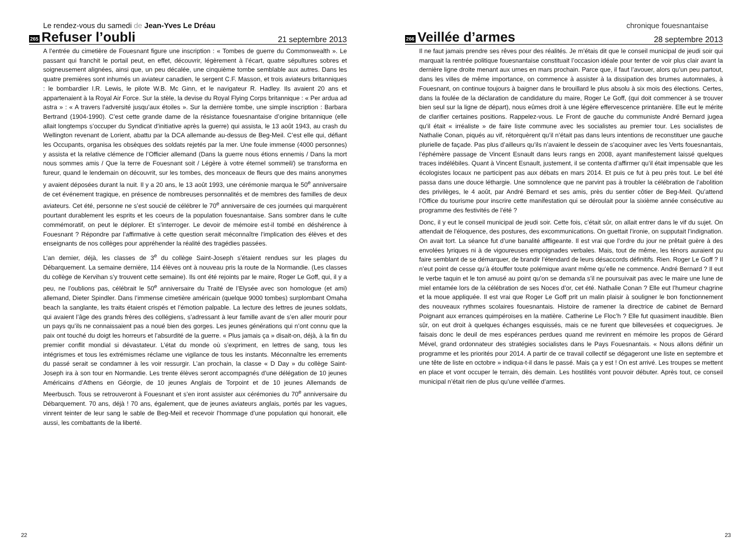Le rendez-vous du samedi de Jean-Yves Le Dréau
265
Refuser l’oubli
21 septembre 2013
A l’entrée du cimetière de Fouesnant figure une inscription : « Tombes de guerre du Commonwealth ». Le passant qui franchit le portail peut, en effet, découvrir, légèrement à l’écart, quatre sépultures sobres et soigneusement alignées, ainsi que, un peu décalée, une cinquième tombe semblable aux autres. Dans les quatre premières sont inhumés un aviateur canadien, le sergent C.F. Masson, et trois aviateurs britanniques : le bombardier I.R. Lewis, le pilote W.B. Mc Ginn, et le navigateur R. Hadley. Ils avaient 20 ans et appartenaient à la Royal Air Force. Sur la stèle, la devise du Royal Flying Corps britannique : « Per ardua ad astra » : « A travers l’adversité jusqu’aux étoiles ». Sur la dernière tombe, une simple inscription : Barbara Bertrand (1904-1990). C’est cette grande dame de la résistance fouesnantaise d’origine britannique (elle allait longtemps s’occuper du Syndicat d’initiative après la guerre) qui assista, le 13 août 1943, au crash du Wellington revenant de Lorient, abattu par la DCA allemande au-dessus de Beg-Meil. C’est elle qui, défiant les Occupants, organisa les obsèques des soldats rejetés par la mer. Une foule immense (4000 personnes) y assista et la relative clémence de l’Officier allemand (Dans la guerre nous étions ennemis / Dans la mort nous sommes amis / Que la terre de Fouesnant soit / Légère à votre éternel sommeil/) se transforma en fureur, quand le lendemain on découvrit, sur les tombes, des monceaux de fleurs que des mains anonymes y avaient déposées durant la nuit. Il y a 20 ans, le 13 août 1993, une cérémonie marqua le 50<sup>e</sup> anniversaire de cet événement tragique, en présence de nombreuses personnalités et de membres des familles de deux aviateurs. Cet été, personne ne s’est soucié de célébrer le 70<sup>e</sup> anniversaire de ces journées qui marquèrent pourtant durablement les esprits et les coeurs de la population fouesnantaise. Sans sombrer dans le culte commémoratif, on peut le déplorer. Et s’interroger. Le devoir de mémoire est-il tombé en déshérence à Fouesnant ? Répondre par l’affirmative à cette question serait méconnaître l’implication des élèves et des enseignants de nos collèges pour appréhender la réalité des tragédies passées.
L’an dernier, déjà, les classes de 3<sup>e</sup> du collège Saint-Joseph s’étaient rendues sur les plages du Débarquement. La semaine dernière, 114 élèves ont à nouveau pris la route de la Normandie. (Les classes du collège de Kervihan s’y trouvent cette semaine). Ils ont été rejoints par le maire, Roger Le Goff, qui, il y a peu, ne l’oublions pas, célébrait le 50<sup>e</sup> anniversaire du Traité de l’Elysée avec son homologue (et ami) allemand, Dieter Spindler. Dans l’immense cimetière américain (quelque 9000 tombes) surplombant Omaha beach la sanglante, les traits étaient crispés et l’émotion palpable. La lecture des lettres de jeunes soldats, qui avaient l’âge des grands frères des collégiens, s’adressant à leur famille avant de s’en aller mourir pour un pays qu’ils ne connaissaient pas a noué bien des gorges. Les jeunes générations qui n’ont connu que la paix ont touché du doigt les horreurs et l’absurdité de la guerre. « Plus jamais ça » disait-on, déjà, à la fin du premier conflit mondial si dévastateur. L’état du monde où s’expriment, en lettres de sang, tous les intégrismes et tous les extrémismes réclame une vigilance de tous les instants. Méconnaître les errements du passé serait se condamner à les voir ressurgir. L’an prochain, la classe « D Day » du collège Saint-Joseph ira à son tour en Normandie. Les trente élèves seront accompagnés d’une délégation de 10 jeunes Américains d’Athens en Géorgie, de 10 jeunes Anglais de Torpoint et de 10 jeunes Allemands de Meerbusch. Tous se retrouveront à Fouesnant et s’en iront assister aux cérémonies du 70<sup>e</sup> anniversaire du Débarquement. 70 ans, déjà ! 70 ans, également, que de jeunes aviateurs anglais, portés par les vagues, vinrent teinter de leur sang le sable de Beg-Meil et recevoir l’hommage d’une population qui honorait, elle aussi, les combattants de la liberté.
22
chronique fouesnantaise
266
Veillée d’armes
28 septembre 2013
Il ne faut jamais prendre ses rêves pour des réalités. Je m’étais dit que le conseil municipal de jeudi soir qui marquait la rentrée politique fouesnantaise constituait l’occasion idéale pour tenter de voir plus clair avant la dernière ligne droite menant aux urnes en mars prochain. Parce que, il faut l’avouer, alors qu’un peu partout, dans les villes de même importance, on commence à assister à la dissipation des brumes automnales, à Fouesnant, on continue toujours à baigner dans le brouillard le plus absolu à six mois des élections. Certes, dans la foulée de la déclaration de candidature du maire, Roger Le Goff, (qui doit commencer à se trouver bien seul sur la ligne de départ), nous eûmes droit à une légère effervescence printanière. Elle eut le mérite de clarifier certaines positions. Rappelez-vous. Le Front de gauche du communiste André Bernard jugea qu’il était « irréaliste » de faire liste commune avec les socialistes au premier tour. Les socialistes de Nathalie Conan, piqués au vif, rétorquèrent qu’il n’était pas dans leurs intentions de reconstituer une gauche plurielle de façade. Pas plus d’ailleurs qu’ils n’avaient le dessein de s’acoquiner avec les Verts fouesnantais, l’éphémère passage de Vincent Esnault dans leurs rangs en 2008, ayant manifestement laissé quelques traces indélébiles. Quant à Vincent Esnault, justement, il se contenta d’affirmer qu’il était impensable que les écologistes locaux ne participent pas aux débats en mars 2014. Et puis ce fut à peu près tout. Le bel été passa dans une douce léthargie. Une somnolence que ne parvint pas à troubler la célébration de l’abolition des privilèges, le 4 août, par André Bernard et ses amis, près du sentier côtier de Beg-Meil. Qu’attend l’Office du tourisme pour inscrire cette manifestation qui se déroulait pour la sixième année consécutive au programme des festivités de l’été ?
Donc, il y eut le conseil municipal de jeudi soir. Cette fois, c’était sûr, on allait entrer dans le vif du sujet. On attendait de l’éloquence, des postures, des excommunications. On guettait l’ironie, on supputait l’indignation. On avait tort. La séance fut d’une banalité affligeante. Il est vrai que l’ordre du jour ne prêtait guère à des envolées lyriques ni à de vigoureuses empoignades verbales. Mais, tout de même, les ténors auraient pu faire semblant de se démarquer, de brandir l’étendard de leurs désaccords définitifs. Rien. Roger Le Goff ? Il n’eut point de cesse qu’à étouffer toute polémique avant même qu’elle ne commence. André Bernard ? Il eut le verbe taquin et le ton amusé au point qu’on se demanda s’il ne poursuivait pas avec le maire une lune de miel entamée lors de la célébration de ses Noces d’or, cet été. Nathalie Conan ? Elle eut l’humeur chagrine et la moue appliquée. Il est vrai que Roger Le Goff prit un malin plaisir à souligner le bon fonctionnement des nouveaux rythmes scolaires fouesnantais. Histoire de ramener la directrice de cabinet de Bernard Poignant aux errances quimpéroises en la matière. Catherine Le Floc’h ? Elle fut quasiment inaudible. Bien sûr, on eut droit à quelques échanges esquissés, mais ce ne furent que billevesées et coquecigrues. Je faisais donc le deuil de mes espérances perdues quand me revinrent en mémoire les propos de Gérard Mével, grand ordonnateur des stratégies socialistes dans le Pays Fouesnantais. « Nous allons définir un programme et les priorités pour 2014. A partir de ce travail collectif se dégageront une liste en septembre et une tête de liste en octobre » indiqua-t-il dans le passé. Mais ça y est ! On est arrivé. Les troupes se mettent en place et vont occuper le terrain, dès demain. Les hostilités vont pouvoir débuter. Après tout, ce conseil municipal n’était rien de plus qu’une veillée d’armes.
23